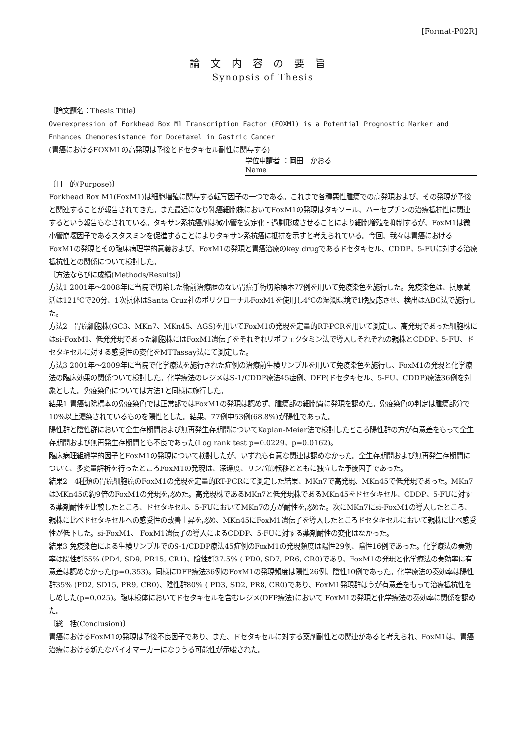[Format-P02R]
論文内容の要旨
Synopsis of Thesis
〔論文題名：Thesis Title〕
Overexpression of Forkhead Box M1 Transcription Factor (FOXM1) is a Potential Prognostic Marker and Enhances Chemoresistance for Docetaxel in Gastric Cancer
(胃癌におけるFOXM1の高発現は予後とドセタキセル耐性に関与する)
学位申請者 ：岡田　かおる
Name
〔目　的(Purpose)〕
Forkhead Box M1(FoxM1)は細胞増殖に関与する転写因子の一つである。これまで各種悪性腫瘍での高発現および、その発現が予後と関連することが報告されてきた。また最近になり乳癌細胞株においてFoxM1の発現はタキソール、ハーセプチンの治療抵抗性に関連するという報告もなされている。タキサン系抗癌剤は微小管を安定化・過剰形成させることにより細胞増殖を抑制するが、FoxM1は微小管崩壊因子であるスタスミンを促進することによりタキサン系抗癌に抵抗を示すと考えられている。今回、我々は胃癌におけるFoxM1の発現とその臨床病理学的意義および、FoxM1の発現と胃癌治療のkey drugであるドセタキセル、CDDP、5-FUに対する治療抵抗性との関係について検討した。
〔方法ならびに成績(Methods/Results)〕
方法1 2001年～2008年に当院で切除した術前治療歴のない胃癌手術切除標本77例を用いて免疫染色を施行した。免疫染色は、抗原賦活は121℃で20分、1次抗体はSanta Cruz社のポリクローナルFoxM1を使用し4℃の湿潤環境で1晩反応させ、検出はABC法で施行した。
方法2　胃癌細胞株(GC3、MKn7、MKn45、AGS)を用いてFoxM1の発現を定量的RT-PCRを用いて測定し、高発現であった細胞株にはsi-FoxM1、低発発現であった細胞株にはFoxM1遺伝子をそれぞれリポフェクタミン法で導入しそれぞれの親株とCDDP、5-FU、ドセタキセルに対する感受性の変化をMTTassay法にて測定した。
方法3 2001年～2009年に当院で化学療法を施行された症例の治療前生検サンプルを用いて免疫染色を施行し、FoxM1の発現と化学療法の臨床効果の関係ついて検討した。化学療法のレジメはS-1/CDDP療法45症例、DFP(ドセタキセル、5-FU、CDDP)療法36例を対象とした。免疫染色については方法1と同様に施行した。
結果1 胃癌切除標本の免疫染色では正常部ではFoxM1の発現は認めず、腫瘍部の細胞質に発現を認めた。免疫染色の判定は腫瘍部分で10%以上濃染されているものを陽性とした。結果、77例中53例(68.8%)が陽性であった。
陽性群と陰性群において全生存期間および無再発生存期間についてKaplan-Meier法で検討したところ陽性群の方が有意差をもって全生存期間および無再発生存期間とも不良であった(Log rank test p=0.0229、p=0.0162)。
臨床病理組織学的因子とFoxM1の発現について検討したが、いずれも有意な関連は認めなかった。全生存期間および無再発生存期間について、多変量解析を行ったところFoxM1の発現は、深達度、リンパ節転移とともに独立した予後因子であった。
結果2　4種類の胃癌細胞癌のFoxM1の発現を定量的RT-PCRにて測定した結果、MKn7で高発現、MKn45で低発現であった。MKn7はMKn45の約9倍のFoxM1の発現を認めた。高発現株であるMKn7と低発現株であるMKn45をドセタキセル、CDDP、5-FUに対する薬剤耐性を比較したところ、ドセタキセル、5-FUにおいてMKn7の方が耐性を認めた。次にMKn7にsi-FoxM1の導入したところ、親株に比べドセタキセルへの感受性の改善上昇を認め、MKn45にFoxM1遺伝子を導入したところドセタキセルにおいて親株に比べ感受性が低下した。si-FoxM1、 FoxM1遺伝子の導入によるCDDP、5-FUに対する薬剤耐性の変化はなかった。
結果3 免疫染色による生検サンプルでのS-1/CDDP療法45症例のFoxM1の発現頻度は陽性29例、陰性16例であった。化学療法の奏効率は陽性群55% (PD4, SD9, PR15, CR1)、陰性群37.5% ( PD0, SD7, PR6, CR0)であり、FoxM1の発現と化学療法の奏効率に有意差は認めなかった(p=0.353)。同様にDFP療法36例のFoxM1の発現頻度は陽性26例、陰性10例であった。化学療法の奏効率は陽性群35% (PD2, SD15, PR9, CR0)、陰性群80% ( PD3, SD2, PR8, CR0)であり、FoxM1発現群ほうが有意差をもって治療抵抗性をしめした(p=0.025)。臨床検体においてドセタキセルを含むレジメ(DFP療法)において FoxM1の発現と化学療法の奏効率に関係を認めた。
〔総　括(Conclusion)〕
胃癌におけるFoxM1の発現は予後不良因子であり、また、ドセタキセルに対する薬剤耐性との関連があると考えられ、FoxM1は、胃癌治療における新たなバイオマーカーになりうる可能性が示唆された。